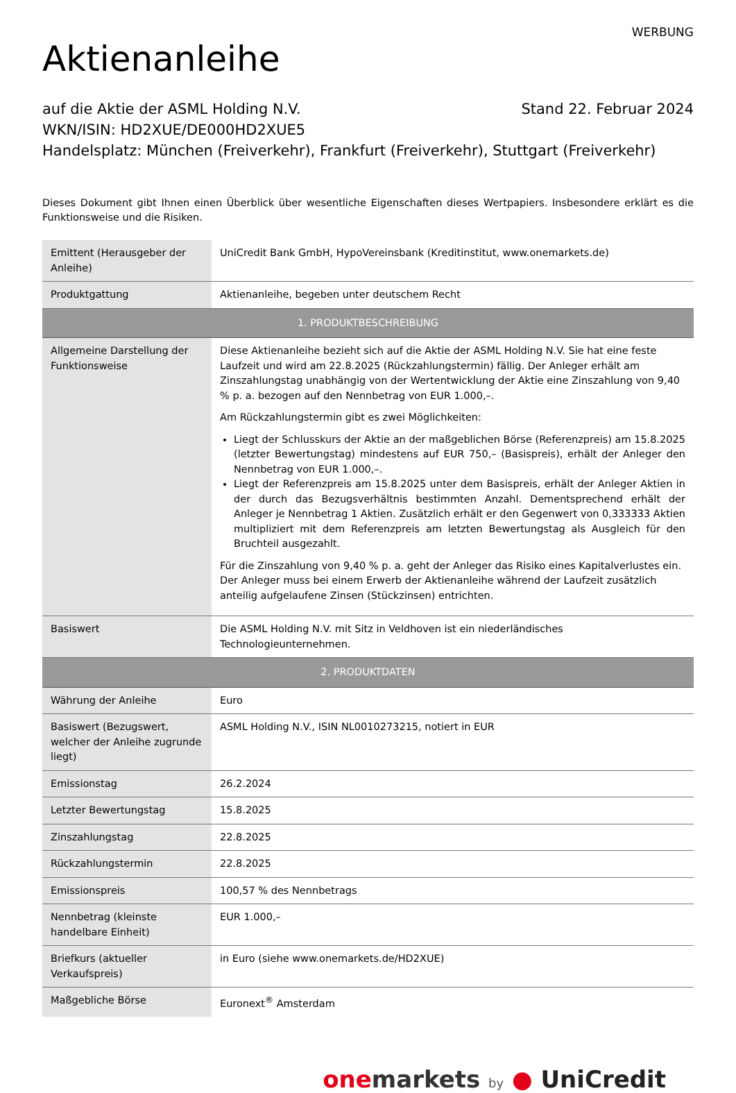WERBUNG
Aktienanleihe
Stand 22. Februar 2024 auf die Aktie der ASML Holding N.V.
WKN/ISIN: HD2XUE/DE000HD2XUE5
Handelsplatz: München (Freiverkehr), Frankfurt (Freiverkehr), Stuttgart (Freiverkehr)
Dieses Dokument gibt Ihnen einen Überblick über wesentliche Eigenschaften dieses Wertpapiers. Insbesondere erklärt es die Funktionsweise und die Risiken.
| Emittent (Herausgeber der Anleihe) | UniCredit Bank GmbH, HypoVereinsbank (Kreditinstitut, www.onemarkets.de) |
| Produktgattung | Aktienanleihe, begeben unter deutschem Recht |
| 1. PRODUKTBESCHREIBUNG | |
| Allgemeine Darstellung der Funktionsweise | Diese Aktienanleihe bezieht sich auf die Aktie der ASML Holding N.V. Sie hat eine feste Laufzeit und wird am 22.8.2025 (Rückzahlungstermin) fällig. Der Anleger erhält am Zinszahlungstag unabhängig von der Wertentwicklung der Aktie eine Zinszahlung von 9,40 % p. a. bezogen auf den Nennbetrag von EUR 1.000,–. Am Rückzahlungstermin gibt es zwei Möglichkeiten: Liegt der Schlusskurs der Aktie an der maßgeblichen Börse (Referenzpreis) am 15.8.2025 (letzter Bewertungstag) mindestens auf EUR 750,– (Basispreis), erhält der Anleger den Nennbetrag von EUR 1.000,–. Liegt der Referenzpreis am 15.8.2025 unter dem Basispreis, erhält der Anleger Aktien in der durch das Bezugsverhältnis bestimmten Anzahl. Dementsprechend erhält der Anleger je Nennbetrag 1 Aktien. Zusätzlich erhält er den Gegenwert von 0,333333 Aktien multipliziert mit dem Referenzpreis am letzten Bewertungstag als Ausgleich für den Bruchteil ausgezahlt. Für die Zinszahlung von 9,40 % p. a. geht der Anleger das Risiko eines Kapitalverlustes ein. Der Anleger muss bei einem Erwerb der Aktienanleihe während der Laufzeit zusätzlich anteilig aufgelaufene Zinsen (Stückzinsen) entrichten. |
| Basiswert | Die ASML Holding N.V. mit Sitz in Veldhoven ist ein niederländisches Technologieunternehmen. |
| 2. PRODUKTDATEN | |
| Währung der Anleihe | Euro |
| Basiswert (Bezugswert, welcher der Anleihe zugrunde liegt) | ASML Holding N.V., ISIN NL0010273215, notiert in EUR |
| Emissionstag | 26.2.2024 |
| Letzter Bewertungstag | 15.8.2025 |
| Zinszahlungstag | 22.8.2025 |
| Rückzahlungstermin | 22.8.2025 |
| Emissionspreis | 100,57 % des Nennbetrags |
| Nennbetrag (kleinste handelbare Einheit) | EUR 1.000,– |
| Briefkurs (aktueller Verkaufspreis) | in Euro (siehe www.onemarkets.de/HD2XUE) |
| Maßgebliche Börse | Euronext<sup>®</sup> Amsterdam |
one markets by ● UniCredit